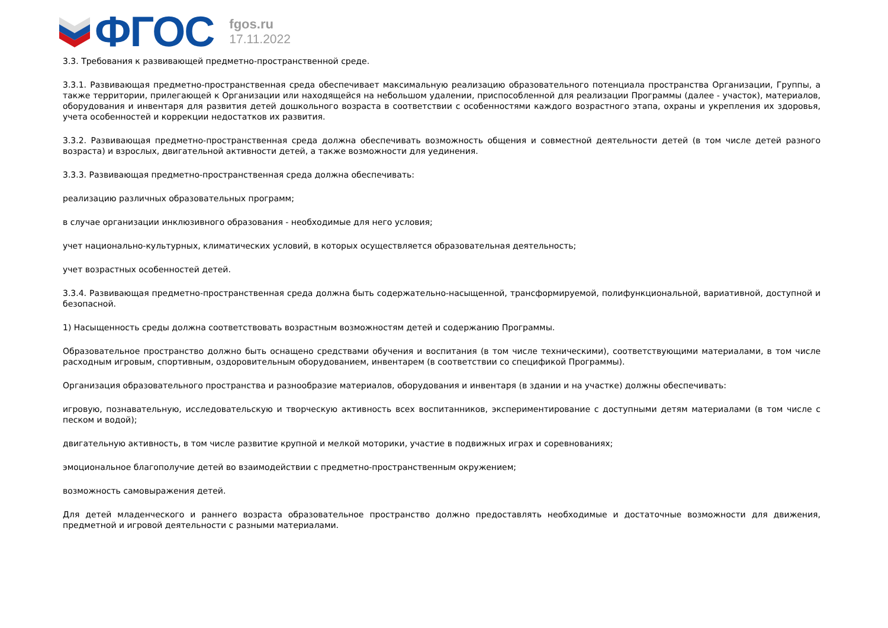ФГОС
fgos.ru
17.11.2022
3.3. Требования к развивающей предметно-пространственной среде.
3.3.1. Развивающая предметно-пространственная среда обеспечивает максимальную реализацию образовательного потенциала пространства Организации, Группы, а также территории, прилегающей к Организации или находящейся на небольшом удалении, приспособленной для реализации Программы (далее - участок), материалов, оборудования и инвентаря для развития детей дошкольного возраста в соответствии с особенностями каждого возрастного этапа, охраны и укрепления их здоровья, учета особенностей и коррекции недостатков их развития.
3.3.2. Развивающая предметно-пространственная среда должна обеспечивать возможность общения и совместной деятельности детей (в том числе детей разного возраста) и взрослых, двигательной активности детей, а также возможности для уединения.
3.3.3. Развивающая предметно-пространственная среда должна обеспечивать:
реализацию различных образовательных программ;
в случае организации инклюзивного образования - необходимые для него условия;
учет национально-культурных, климатических условий, в которых осуществляется образовательная деятельность;
учет возрастных особенностей детей.
3.3.4. Развивающая предметно-пространственная среда должна быть содержательно-насыщенной, трансформируемой, полифункциональной, вариативной, доступной и безопасной.
1) Насыщенность среды должна соответствовать возрастным возможностям детей и содержанию Программы.
Образовательное пространство должно быть оснащено средствами обучения и воспитания (в том числе техническими), соответствующими материалами, в том числе расходным игровым, спортивным, оздоровительным оборудованием, инвентарем (в соответствии со спецификой Программы).
Организация образовательного пространства и разнообразие материалов, оборудования и инвентаря (в здании и на участке) должны обеспечивать:
игровую, познавательную, исследовательскую и творческую активность всех воспитанников, экспериментирование с доступными детям материалами (в том числе с песком и водой);
двигательную активность, в том числе развитие крупной и мелкой моторики, участие в подвижных играх и соревнованиях;
эмоциональное благополучие детей во взаимодействии с предметно-пространственным окружением;
возможность самовыражения детей.
Для детей младенческого и раннего возраста образовательное пространство должно предоставлять необходимые и достаточные возможности для движения, предметной и игровой деятельности с разными материалами.